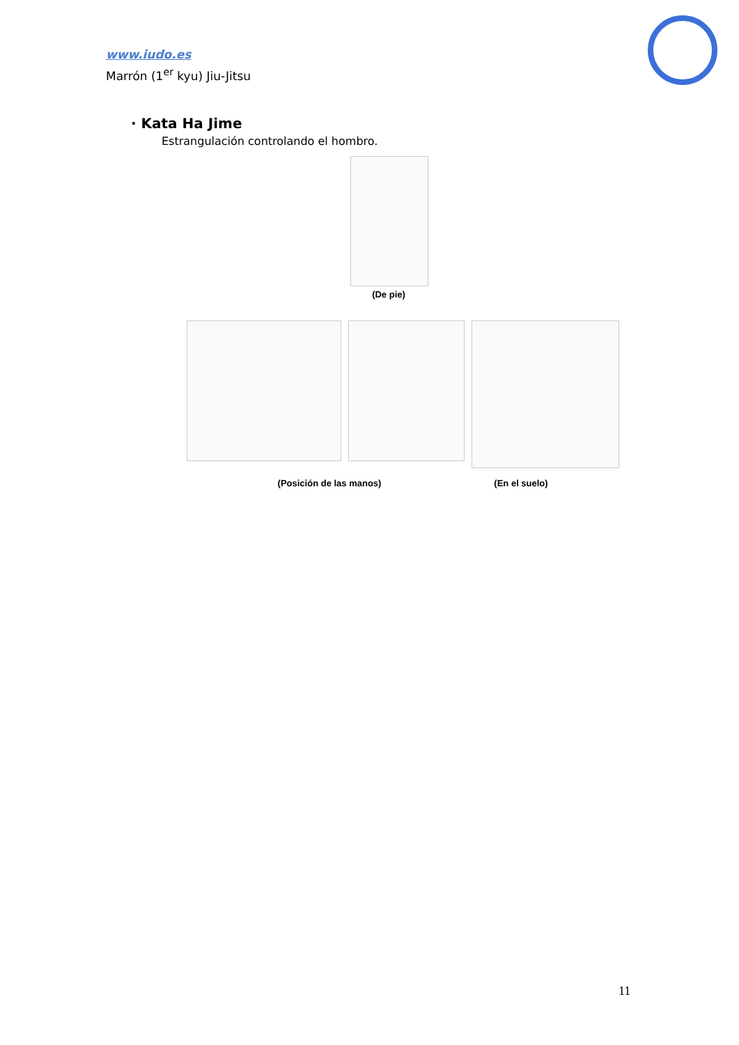www.iudo.es
Marrón (1<sup>er</sup> kyu) Jiu-Jitsu
· Kata Ha Jime
Estrangulación controlando el hombro.
(De pie)
(Posición de las manos)
(En el suelo)
11